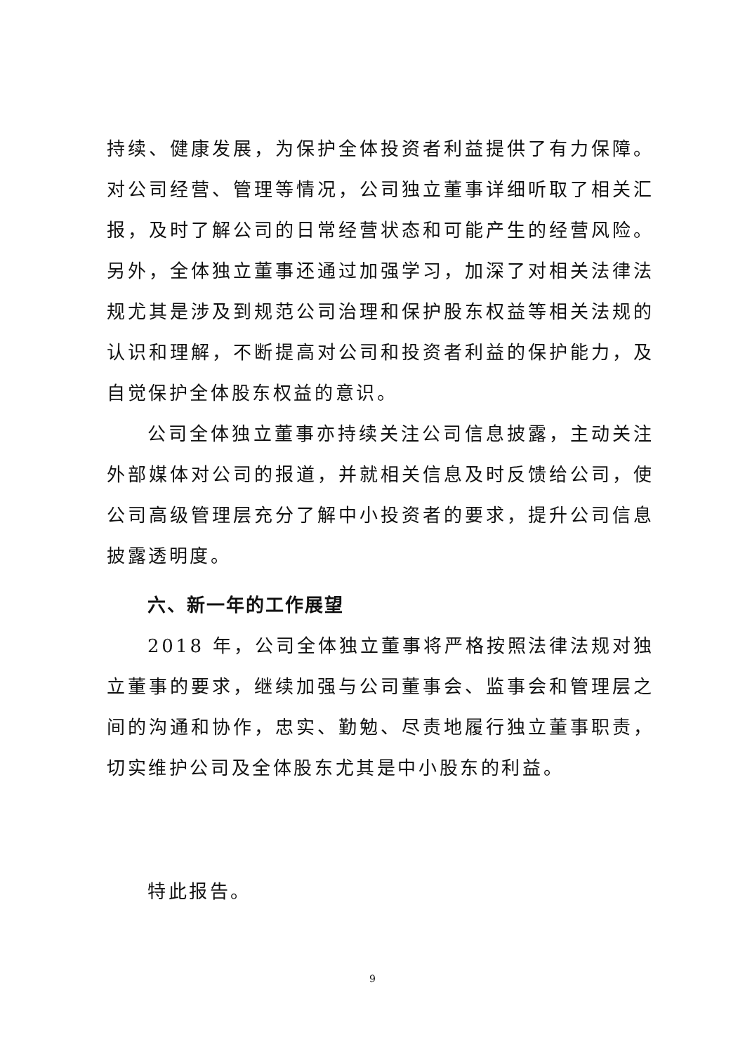持续、健康发展，为保护全体投资者利益提供了有力保障。对公司经营、管理等情况，公司独立董事详细听取了相关汇报，及时了解公司的日常经营状态和可能产生的经营风险。另外，全体独立董事还通过加强学习，加深了对相关法律法规尤其是涉及到规范公司治理和保护股东权益等相关法规的认识和理解，不断提高对公司和投资者利益的保护能力，及自觉保护全体股东权益的意识。
公司全体独立董事亦持续关注公司信息披露，主动关注外部媒体对公司的报道，并就相关信息及时反馈给公司，使公司高级管理层充分了解中小投资者的要求，提升公司信息披露透明度。
六、新一年的工作展望
2018 年，公司全体独立董事将严格按照法律法规对独立董事的要求，继续加强与公司董事会、监事会和管理层之间的沟通和协作，忠实、勤勉、尽责地履行独立董事职责，切实维护公司及全体股东尤其是中小股东的利益。
特此报告。
9